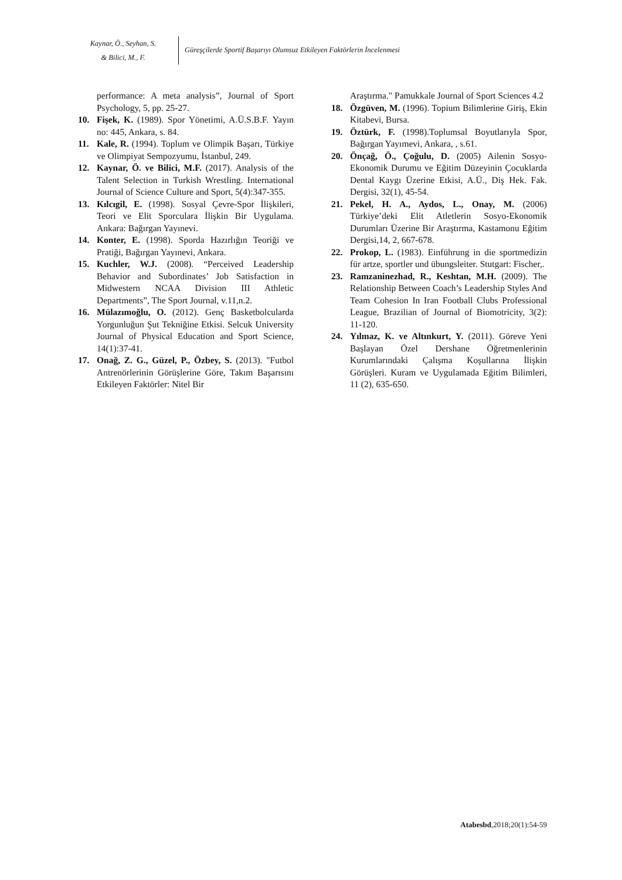Kaynar, Ö., Seyhan, S.
& Bilici, M., F.
Güreşçilerde Sportif Başarıyı Olumsuz Etkileyen Faktörlerin İncelenmesi
performance: A meta analysis”, Journal of Sport Psychology, 5, pp. 25-27.
10. Fişek, K. (1989). Spor Yönetimi, A.Ü.S.B.F. Yayın no: 445, Ankara, s. 84.
11. Kale, R. (1994). Toplum ve Olimpik Başarı, Türkiye ve Olimpiyat Sempozyumu, İstanbul, 249.
12. Kaynar, Ö. ve Bilici, M.F. (2017). Analysis of the Talent Selection in Turkish Wrestling. International Journal of Science Culture and Sport, 5(4):347-355.
13. Kılcıgil, E. (1998). Sosyal Çevre-Spor İlişkileri, Teori ve Elit Sporculara İlişkin Bir Uygulama. Ankara: Bağırgan Yayınevi.
14. Konter, E. (1998). Sporda Hazırlığın Teoriği ve Pratiği, Bağırgan Yayınevi, Ankara.
15. Kuchler, W.J. (2008). “Perceived Leadership Behavior and Subordinates’ Job Satisfaction in Midwestern NCAA Division III Athletic Departments”, The Sport Journal, v.11,n.2.
16. Mülazımoğlu, O. (2012). Genç Basketbolcularda Yorgunluğun Şut Tekniğine Etkisi. Selcuk University Journal of Physical Education and Sport Science, 14(1):37-41.
17. Onağ, Z. G., Güzel, P., Özbey, S. (2013). "Futbol Antrenörlerinin Görüşlerine Göre, Takım Başarısını Etkileyen Faktörler: Nitel Bir
Araştırma." Pamukkale Journal of Sport Sciences 4.2
18. Özgüven, M. (1996). Topium Bilimlerine Giriş, Ekin Kitabevi, Bursa.
19. Öztürk, F. (1998).Toplumsal Boyutlarıyla Spor, Bağırgan Yayımevi, Ankara, , s.61.
20. Önçağ, Ö., Çoğulu, D. (2005) Ailenin Sosyo-Ekonomik Durumu ve Eğitim Düzeyinin Çocuklarda Dental Kaygı Üzerine Etkisi, A.Ü., Diş Hek. Fak. Dergisi, 32(1), 45-54.
21. Pekel, H. A., Aydos, L., Onay, M. (2006) Türkiye’deki Elit Atletlerin Sosyo-Ekonomik Durumları Üzerine Bir Araştırma, Kastamonu Eğitim Dergisi,14, 2, 667-678.
22. Prokop, L. (1983). Einführung in die sportmedizin für artze, sportler und übungsleiter. Stutgart: Fischer,.
23. Ramzaninezhad, R., Keshtan, M.H. (2009). The Relationship Between Coach’s Leadership Styles And Team Cohesion In Iran Football Clubs Professional League, Brazilian of Journal of Biomotricity, 3(2): 11-120.
24. Yılmaz, K. ve Altınkurt, Y. (2011). Göreve Yeni Başlayan Özel Dershane Öğretmenlerinin Kurumlarındaki Çalışma Koşullarına İlişkin Görüşleri. Kuram ve Uygulamada Eğitim Bilimleri, 11 (2), 635-650.
Atabesbd,2018;20(1):54-59